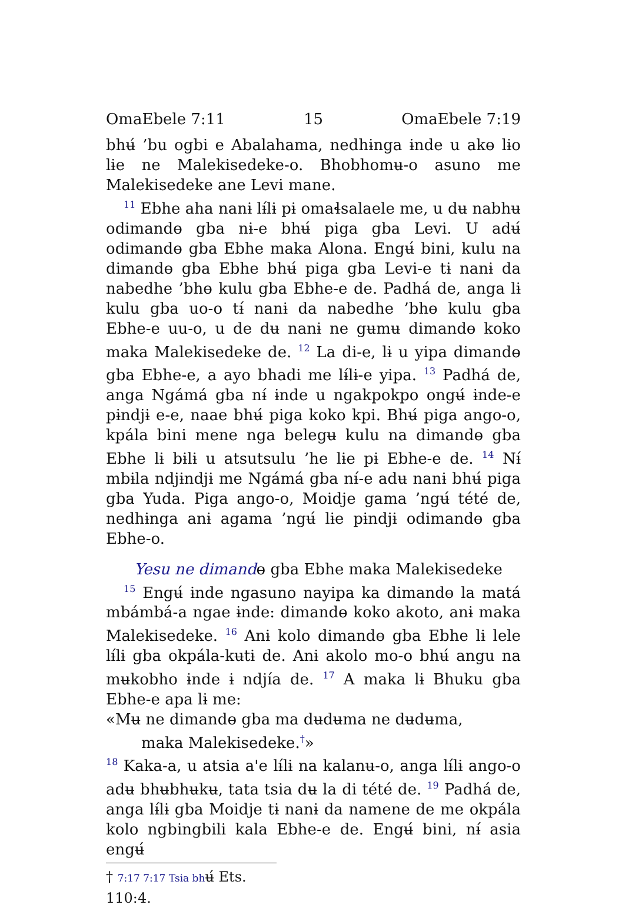OmaEbele 7:11 15 OmaEbele 7:19
bhʉ́ ’bu ogbi e Abalahama, nedhɨnga ɨnde u akɵ lɨo lɨe ne Malekisedeke-o. Bhobhomʉ-o asuno me Malekisedeke ane Levi mane.
<sup>11</sup> Ebhe aha nanɨ lɨ́lɨ pɨ omaɬsalaele me, u dʉ nabhʉ odimandɵ gba nɨ-e bhʉ́ piga gba Levi. U adʉ́ odimandɵ gba Ebhe maka Alona. Engʉ́ bini, kulu na dimandɵ gba Ebhe bhʉ́ piga gba Levi-e tɨ nanɨ da nabedhe ’bhɵ kulu gba Ebhe-e de. Padhá de, anga lɨ kulu gba uo-o tɨ́ nanɨ da nabedhe ’bhɵ kulu gba Ebhe-e uu-o, u de dʉ nanɨ ne gʉmʉ dimandɵ koko maka Malekisedeke de. <sup>12</sup> La di-e, lɨ u yipa dimandɵ gba Ebhe-e, a ayo bhadi me lɨ́lɨ-e yipa. <sup>13</sup> Padhá de, anga Ngámá gba nɨ́ ɨnde u ngakpokpo ongʉ́ ɨnde-e pɨndjɨ e-e, naae bhʉ́ piga koko kpi. Bhʉ́ piga ango-o, kpála bini mene nga belegʉ kulu na dimandɵ gba Ebhe lɨ bɨlɨ u atsutsulu ’he lɨe pɨ Ebhe-e de. <sup>14</sup> Nɨ́ mbɨla ndjɨndjɨ me Ngámá gba nɨ́-e adʉ nanɨ bhʉ́ piga gba Yuda. Piga ango-o, Moidje gama ’ngʉ́ tété de, nedhɨnga anɨ agama ’ngʉ́ lɨe pɨndjɨ odimandɵ gba Ebhe-o.
Yesu ne dimandɵ gba Ebhe maka Malekisedeke
<sup>15</sup> Engʉ́ ɨnde ngasuno nayipa ka dimandɵ la matá mbámbá-a ngae ɨnde: dimandɵ koko akoto, anɨ maka Malekisedeke. <sup>16</sup> Anɨ kolo dimandɵ gba Ebhe lɨ lele lɨ́lɨ gba okpála-kʉtɨ de. Anɨ akolo mo-o bhʉ́ angu na mʉkobho ɨnde ɨ ndjía de. <sup>17</sup> A maka lɨ Bhuku gba Ebhe-e apa lɨ me:
«Mʉ ne dimandɵ gba ma dʉdʉma ne dʉdʉma,
maka Malekisedeke.<sup>†</sup>»
<sup>18</sup> Kaka-a, u atsia a'e lɨ́lɨ na kalanʉ-o, anga lɨ́lɨ ango-o adʉ bhʉbhʉkʉ, tata tsia dʉ la di tété de. <sup>19</sup> Padhá de, anga lɨ́lɨ gba Moidje tɨ nanɨ da namene de me okpála kolo ngbingbili kala Ebhe-e de. Engʉ́ bini, nɨ́ asia engʉ́
† 7:17 7:17 Tsia bhʉ́ Ets. 110:4.